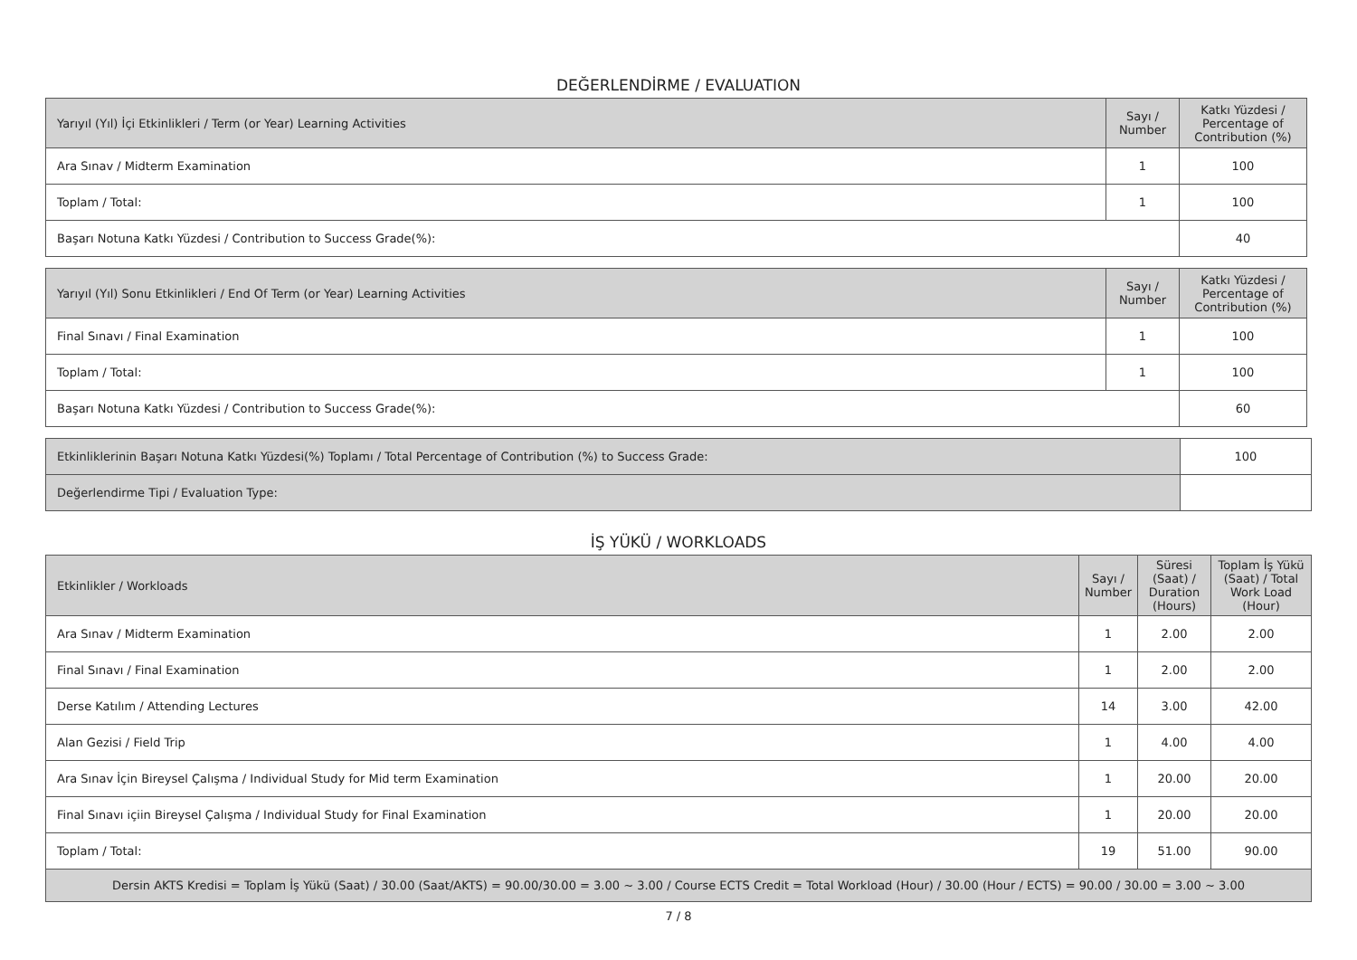DEĞERLENDİRME / EVALUATION
| Yarıyıl (Yıl) İçi Etkinlikleri / Term (or Year) Learning Activities | Sayı / Number | Katkı Yüzdesi / Percentage of Contribution (%) |
| --- | --- | --- |
| Ara Sınav / Midterm Examination | 1 | 100 |
| Toplam / Total: | 1 | 100 |
| Başarı Notuna Katkı Yüzdesi / Contribution to Success Grade(%): | | 40 |
| Yarıyıl (Yıl) Sonu Etkinlikleri / End Of Term (or Year) Learning Activities | Sayı / Number | Katkı Yüzdesi / Percentage of Contribution (%) |
| --- | --- | --- |
| Final Sınavı / Final Examination | 1 | 100 |
| Toplam / Total: | 1 | 100 |
| Başarı Notuna Katkı Yüzdesi / Contribution to Success Grade(%): | | 60 |
| Etkinliklerinin Başarı Notuna Katkı Yüzdesi(%) Toplamı / Total Percentage of Contribution (%) to Success Grade: | 100 |
| Değerlendirme Tipi / Evaluation Type: | |
İŞ YÜKÜ / WORKLOADS
| Etkinlikler / Workloads | Sayı / Number | Süresi (Saat) / Duration (Hours) | Toplam İş Yükü (Saat) / Total Work Load (Hour) |
| --- | --- | --- | --- |
| Ara Sınav / Midterm Examination | 1 | 2.00 | 2.00 |
| Final Sınavı / Final Examination | 1 | 2.00 | 2.00 |
| Derse Katılım / Attending Lectures | 14 | 3.00 | 42.00 |
| Alan Gezisi / Field Trip | 1 | 4.00 | 4.00 |
| Ara Sınav İçin Bireysel Çalışma / Individual Study for Mid term Examination | 1 | 20.00 | 20.00 |
| Final Sınavı içiin Bireysel Çalışma / Individual Study for Final Examination | 1 | 20.00 | 20.00 |
| Toplam / Total: | 19 | 51.00 | 90.00 |
| Dersin AKTS Kredisi = Toplam İş Yükü (Saat) / 30.00 (Saat/AKTS) = 90.00/30.00 = 3.00 ~ 3.00 / Course ECTS Credit = Total Workload (Hour) / 30.00 (Hour / ECTS) = 90.00 / 30.00 = 3.00 ~ 3.00 | | | |
7 / 8